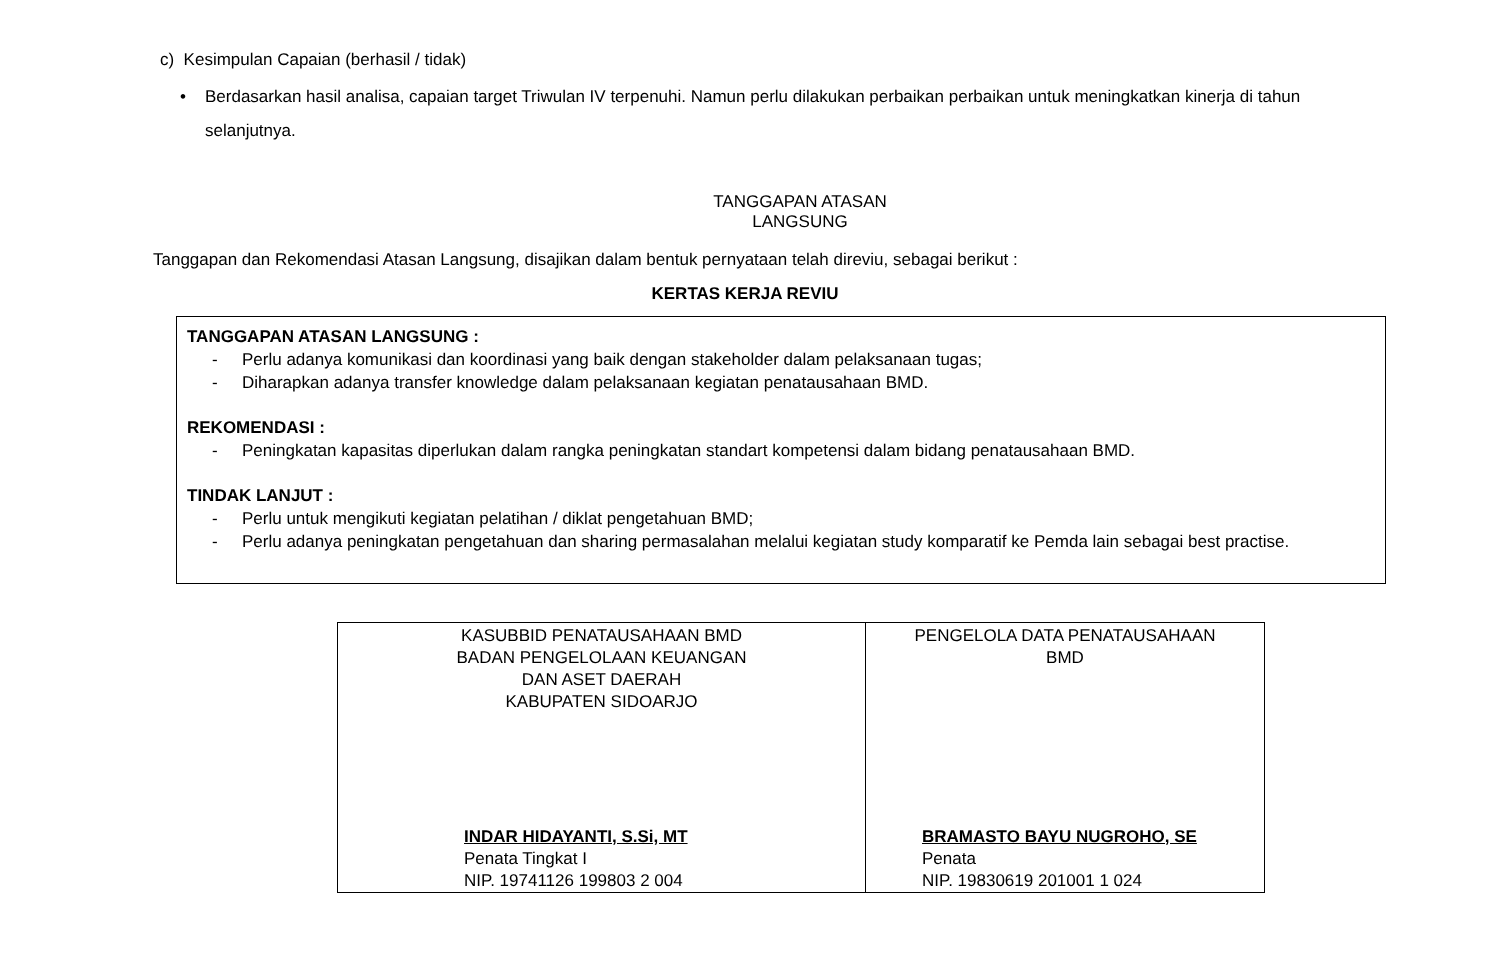c) Kesimpulan Capaian (berhasil / tidak)
• Berdasarkan hasil analisa, capaian target Triwulan IV terpenuhi. Namun perlu dilakukan perbaikan perbaikan untuk meningkatkan kinerja di tahun selanjutnya.
TANGGAPAN ATASAN LANGSUNG
Tanggapan dan Rekomendasi Atasan Langsung, disajikan dalam bentuk pernyataan telah direviu, sebagai berikut :
KERTAS KERJA REVIU
TANGGAPAN ATASAN LANGSUNG :
- Perlu adanya komunikasi dan koordinasi yang baik dengan stakeholder dalam pelaksanaan tugas;
- Diharapkan adanya transfer knowledge dalam pelaksanaan kegiatan penatausahaan BMD.
REKOMENDASI :
- Peningkatan kapasitas diperlukan dalam rangka peningkatan standart kompetensi dalam bidang penatausahaan BMD.
TINDAK LANJUT :
- Perlu untuk mengikuti kegiatan pelatihan / diklat pengetahuan BMD;
- Perlu adanya peningkatan pengetahuan dan sharing permasalahan melalui kegiatan study komparatif ke Pemda lain sebagai best practise.
| KASUBBID PENATAUSAHAAN BMD BADAN PENGELOLAAN KEUANGAN DAN ASET DAERAH KABUPATEN SIDOARJO INDAR HIDAYANTI, S.Si, MT Penata Tingkat I NIP. 19741126 199803 2 004 | PENGELOLA DATA PENATAUSAHAAN BMD BRAMASTO BAYU NUGROHO, SE Penata NIP. 19830619 201001 1 024 |